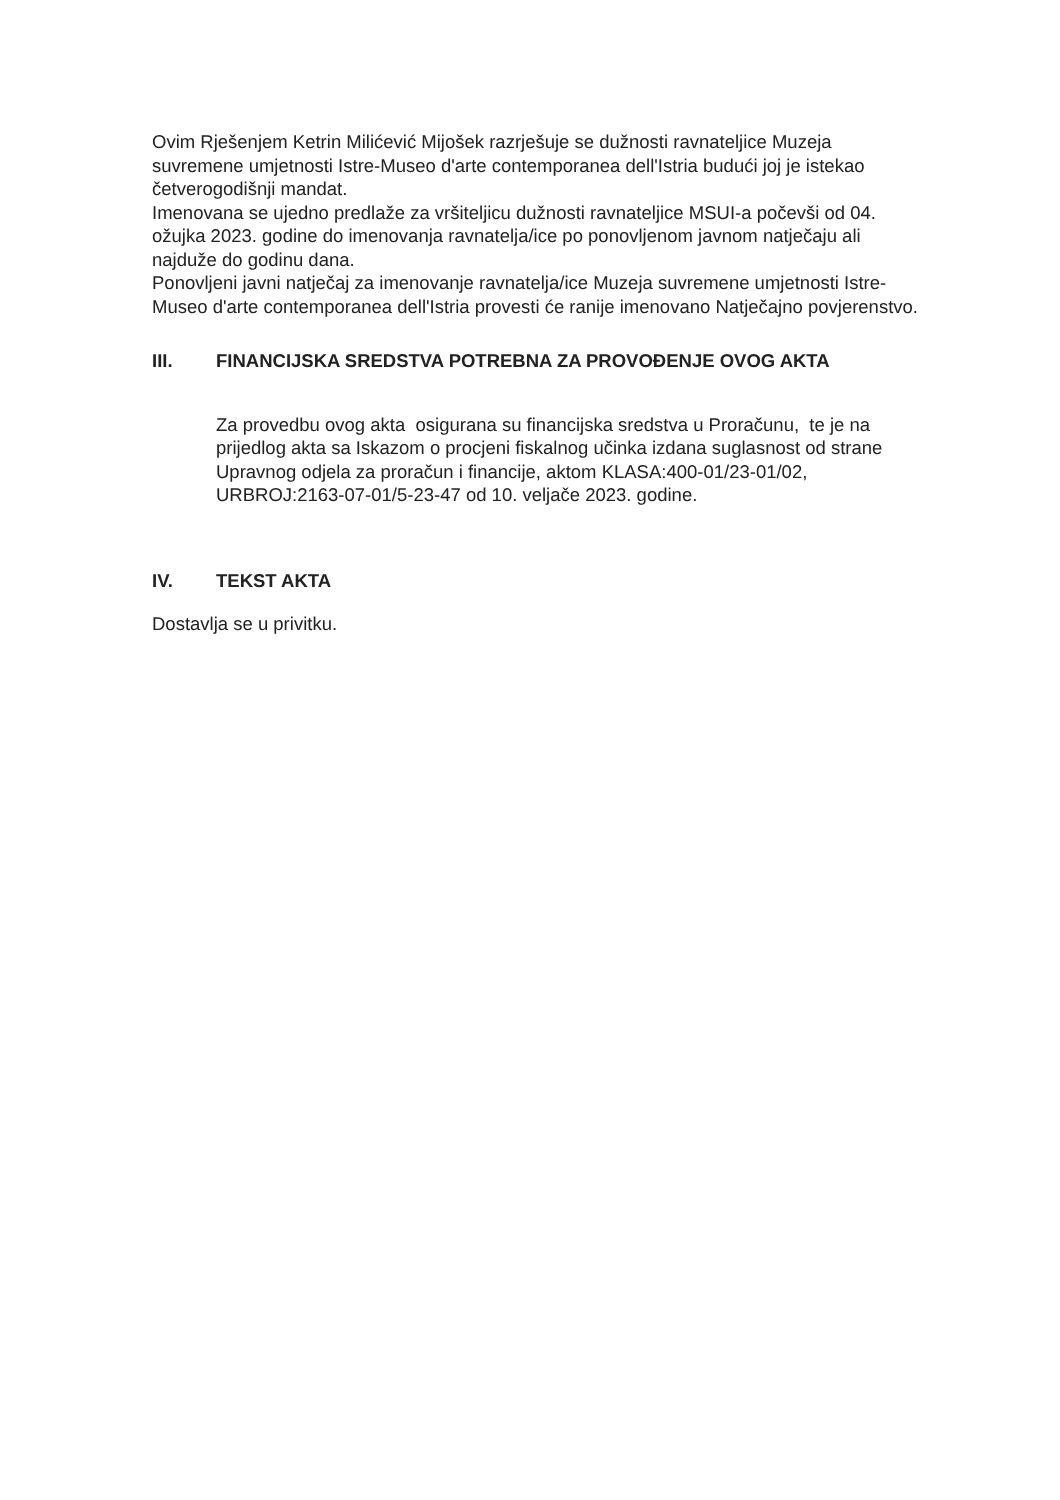Ovim Rješenjem Ketrin Milićević Mijošek razrješuje se dužnosti ravnateljice Muzeja suvremene umjetnosti Istre-Museo d'arte contemporanea dell'Istria budući joj je istekao četverogodišnji mandat.
Imenovana se ujedno predlaže za vršiteljicu dužnosti ravnateljice MSUI-a počevši od 04. ožujka 2023. godine do imenovanja ravnatelja/ice po ponovljenom javnom natječaju ali najduže do godinu dana.
Ponovljeni javni natječaj za imenovanje ravnatelja/ice Muzeja suvremene umjetnosti Istre-Museo d'arte contemporanea dell'Istria provesti će ranije imenovano Natječajno povjerenstvo.
III. FINANCIJSKA SREDSTVA POTREBNA ZA PROVOĐENJE OVOG AKTA
Za provedbu ovog akta osigurana su financijska sredstva u Proračunu, te je na prijedlog akta sa Iskazom o procjeni fiskalnog učinka izdana suglasnost od strane Upravnog odjela za proračun i financije, aktom KLASA:400-01/23-01/02, URBROJ:2163-07-01/5-23-47 od 10. veljače 2023. godine.
IV. TEKST AKTA
Dostavlja se u privitku.